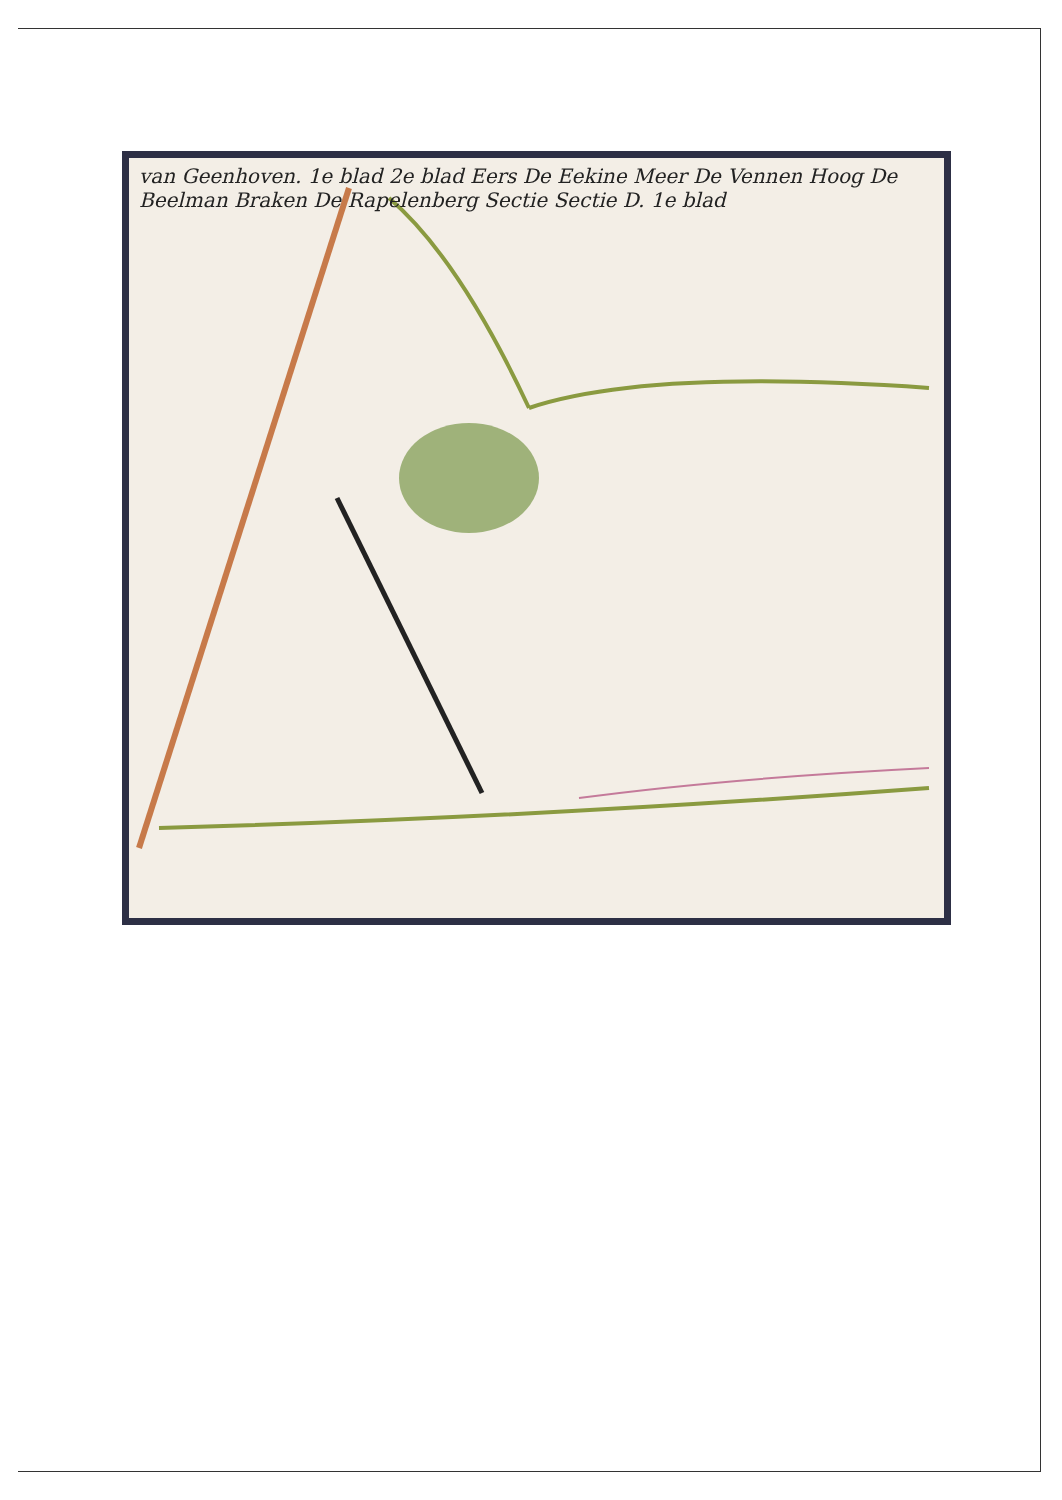van Geenhoven. 1e blad 2e blad Eers De Eekine Meer De Vennen Hoog De Beelman Braken De Rapelenberg Sectie Sectie D. 1e blad